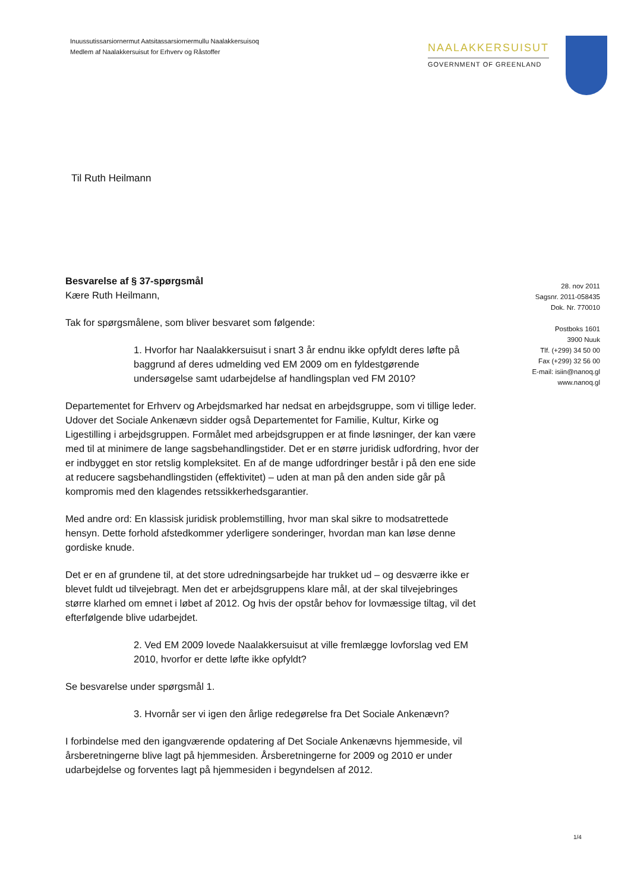Inuussutissarsiornermut Aatsitassarsiornermullu Naalakkersuisoq
Medlem af Naalakkersuisut for Erhverv og Råstoffer
NAALAKKERSUISUT
GOVERNMENT OF GREENLAND
Til Ruth Heilmann
Besvarelse af § 37-spørgsmål
Kære Ruth Heilmann,
Tak for spørgsmålene, som bliver besvaret som følgende:
1. Hvorfor har Naalakkersuisut i snart 3 år endnu ikke opfyldt deres løfte på baggrund af deres udmelding ved EM 2009 om en fyldestgørende undersøgelse samt udarbejdelse af handlingsplan ved FM 2010?
Departementet for Erhverv og Arbejdsmarked har nedsat en arbejdsgruppe, som vi tillige leder. Udover det Sociale Ankenævn sidder også Departementet for Familie, Kultur, Kirke og Ligestilling i arbejdsgruppen. Formålet med arbejdsgruppen er at finde løsninger, der kan være med til at minimere de lange sagsbehandlingstider. Det er en større juridisk udfordring, hvor der er indbygget en stor retslig kompleksitet. En af de mange udfordringer består i på den ene side at reducere sagsbehandlingstiden (effektivitet) – uden at man på den anden side går på kompromis med den klagendes retssikkerhedsgarantier.
Med andre ord: En klassisk juridisk problemstilling, hvor man skal sikre to modsatrettede hensyn. Dette forhold afstedkommer yderligere sonderinger, hvordan man kan løse denne gordiske knude.
Det er en af grundene til, at det store udredningsarbejde har trukket ud – og desværre ikke er blevet fuldt ud tilvejebragt. Men det er arbejdsgruppens klare mål, at der skal tilvejebringes større klarhed om emnet i løbet af 2012. Og hvis der opstår behov for lovmæssige tiltag, vil det efterfølgende blive udarbejdet.
2. Ved EM 2009 lovede Naalakkersuisut at ville fremlægge lovforslag ved EM 2010, hvorfor er dette løfte ikke opfyldt?
Se besvarelse under spørgsmål 1.
3. Hvornår ser vi igen den årlige redegørelse fra Det Sociale Ankenævn?
I forbindelse med den igangværende opdatering af Det Sociale Ankenævns hjemmeside, vil årsberetningerne blive lagt på hjemmesiden. Årsberetningerne for 2009 og 2010 er under udarbejdelse og forventes lagt på hjemmesiden i begyndelsen af 2012.
28. nov 2011
Sagsnr. 2011-058435
Dok. Nr. 770010
Postboks 1601
3900 Nuuk
Tlf. (+299) 34 50 00
Fax (+299) 32 56 00
E-mail: isiin@nanoq.gl
www.nanoq.gl
1/4